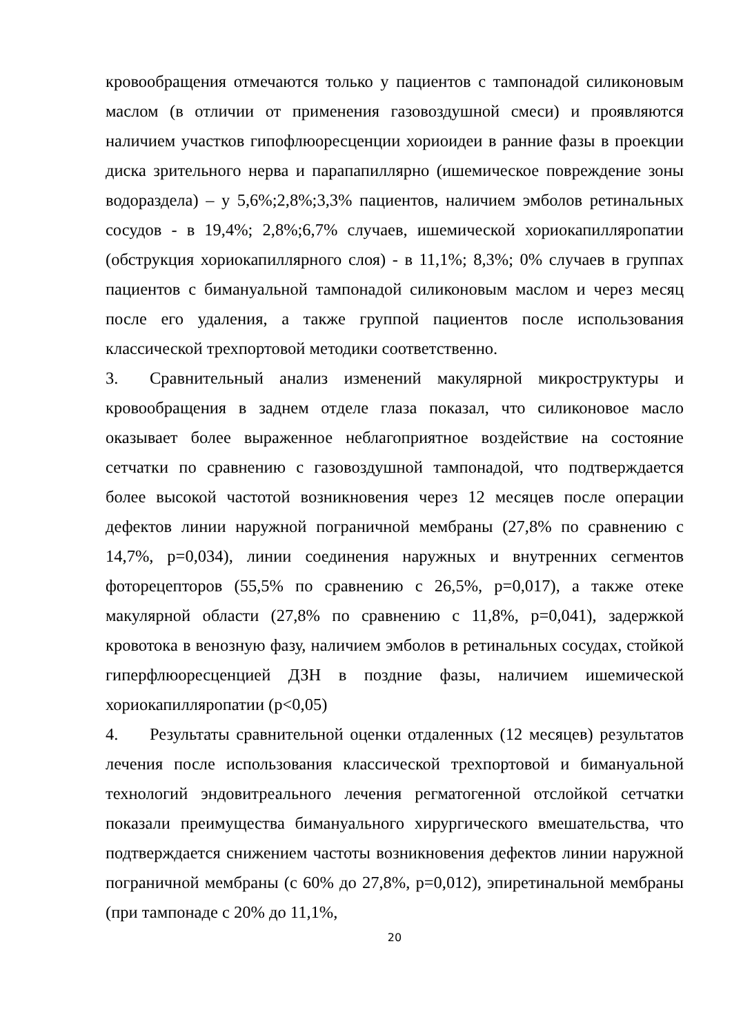кровообращения отмечаются только у пациентов с тампонадой силиконовым маслом (в отличии от применения газовоздушной смеси) и проявляются наличием участков гипофлюоресценции хориоидеи в ранние фазы в проекции диска зрительного нерва и парапапиллярно (ишемическое повреждение зоны водораздела) – у 5,6%;2,8%;3,3% пациентов, наличием эмболов ретинальных сосудов - в 19,4%; 2,8%;6,7% случаев, ишемической хориокапилляропатии (обструкция хориокапиллярного слоя) - в 11,1%; 8,3%; 0% случаев в группах пациентов с бимануальной тампонадой силиконовым маслом и через месяц после его удаления, а также группой пациентов после использования классической трехпортовой методики соответственно.
3. Сравнительный анализ изменений макулярной микроструктуры и кровообращения в заднем отделе глаза показал, что силиконовое масло оказывает более выраженное неблагоприятное воздействие на состояние сетчатки по сравнению с газовоздушной тампонадой, что подтверждается более высокой частотой возникновения через 12 месяцев после операции дефектов линии наружной пограничной мембраны (27,8% по сравнению с 14,7%, p=0,034), линии соединения наружных и внутренних сегментов фоторецепторов (55,5% по сравнению с 26,5%, p=0,017), а также отеке макулярной области (27,8% по сравнению с 11,8%, p=0,041), задержкой кровотока в венозную фазу, наличием эмболов в ретинальных сосудах, стойкой гиперфлюоресценцией ДЗН в поздние фазы, наличием ишемической хориокапилляропатии (p<0,05)
4. Результаты сравнительной оценки отдаленных (12 месяцев) результатов лечения после использования классической трехпортовой и бимануальной технологий эндовитреального лечения регматогенной отслойкой сетчатки показали преимущества бимануального хирургического вмешательства, что подтверждается снижением частоты возникновения дефектов линии наружной пограничной мембраны (с 60% до 27,8%, p=0,012), эпиретинальной мембраны (при тампонаде с 20% до 11,1%,
20